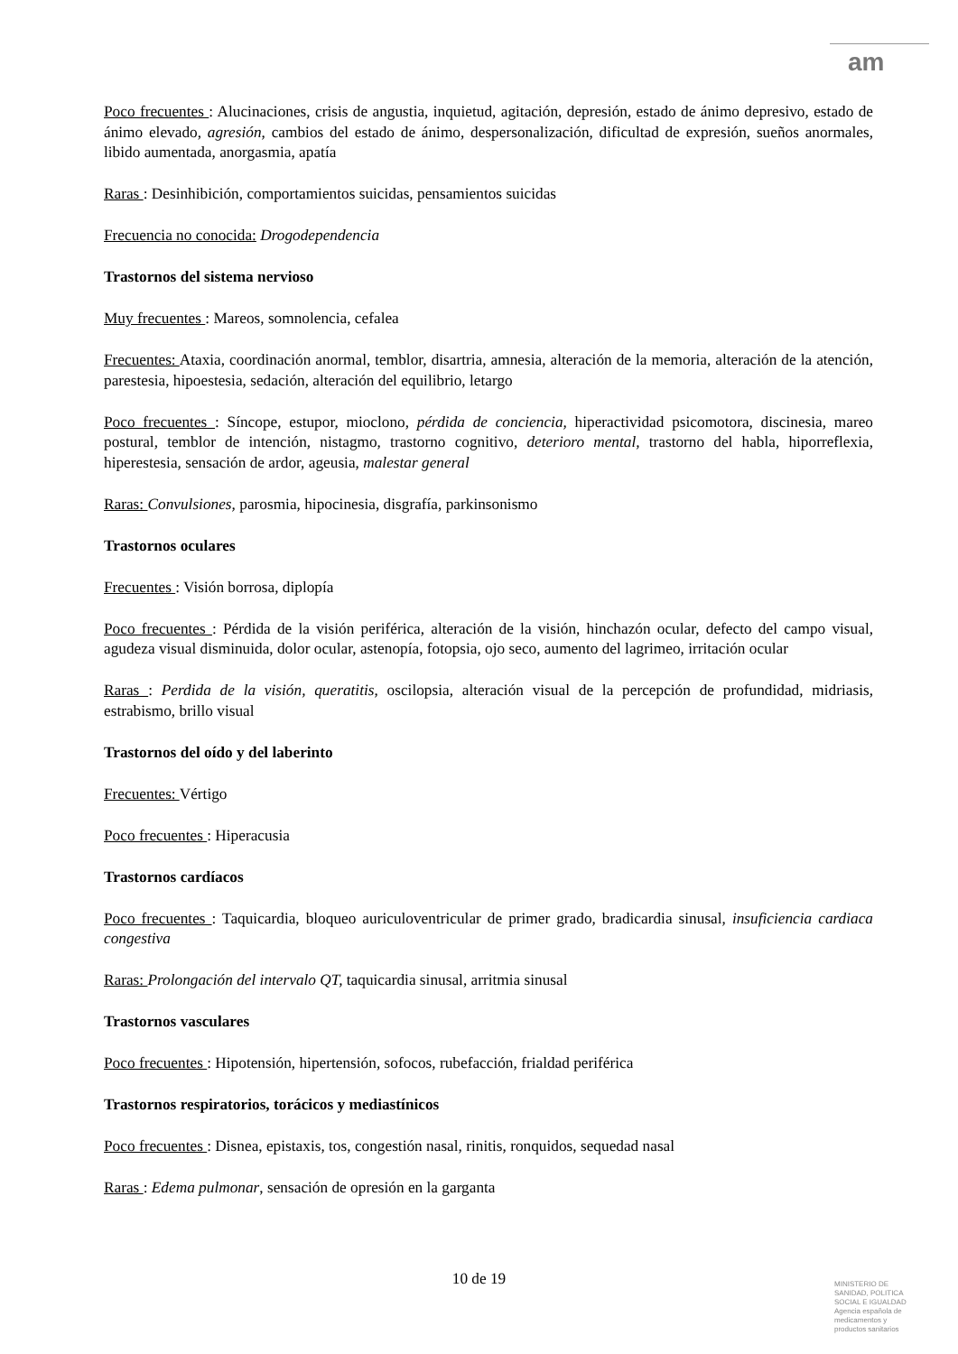am
Poco frecuentes : Alucinaciones, crisis de angustia, inquietud, agitación, depresión, estado de ánimo depresivo, estado de ánimo elevado, agresión, cambios del estado de ánimo, despersonalización, dificultad de expresión, sueños anormales, libido aumentada, anorgasmia, apatía
Raras : Desinhibición, comportamientos suicidas, pensamientos suicidas
Frecuencia no conocida: Drogodependencia
Trastornos del sistema nervioso
Muy frecuentes : Mareos, somnolencia, cefalea
Frecuentes: Ataxia, coordinación anormal, temblor, disartria, amnesia, alteración de la memoria, alteración de la atención, parestesia, hipoestesia, sedación, alteración del equilibrio, letargo
Poco frecuentes : Síncope, estupor, mioclono, pérdida de conciencia, hiperactividad psicomotora, discinesia, mareo postural, temblor de intención, nistagmo, trastorno cognitivo, deterioro mental, trastorno del habla, hiporreflexia, hiperestesia, sensación de ardor, ageusia, malestar general
Raras: Convulsiones, parosmia, hipocinesia, disgrafía, parkinsonismo
Trastornos oculares
Frecuentes : Visión borrosa, diplopía
Poco frecuentes : Pérdida de la visión periférica, alteración de la visión, hinchazón ocular, defecto del campo visual, agudeza visual disminuida, dolor ocular, astenopía, fotopsia, ojo seco, aumento del lagrimeo, irritación ocular
Raras : Perdida de la visión, queratitis, oscilopsia, alteración visual de la percepción de profundidad, midriasis, estrabismo, brillo visual
Trastornos del oído y del laberinto
Frecuentes: Vértigo
Poco frecuentes : Hiperacusia
Trastornos cardíacos
Poco frecuentes : Taquicardia, bloqueo auriculoventricular de primer grado, bradicardia sinusal, insuficiencia cardiaca congestiva
Raras: Prolongación del intervalo QT, taquicardia sinusal, arritmia sinusal
Trastornos vasculares
Poco frecuentes : Hipotensión, hipertensión, sofocos, rubefacción, frialdad periférica
Trastornos respiratorios, torácicos y mediastínicos
Poco frecuentes : Disnea, epistaxis, tos, congestión nasal, rinitis, ronquidos, sequedad nasal
Raras : Edema pulmonar, sensación de opresión en la garganta
10 de 19
MINISTERIO DE
SANIDAD, POLITICA
SOCIAL E IGUALDAD
Agencia española de
medicamentos y
productos sanitarios